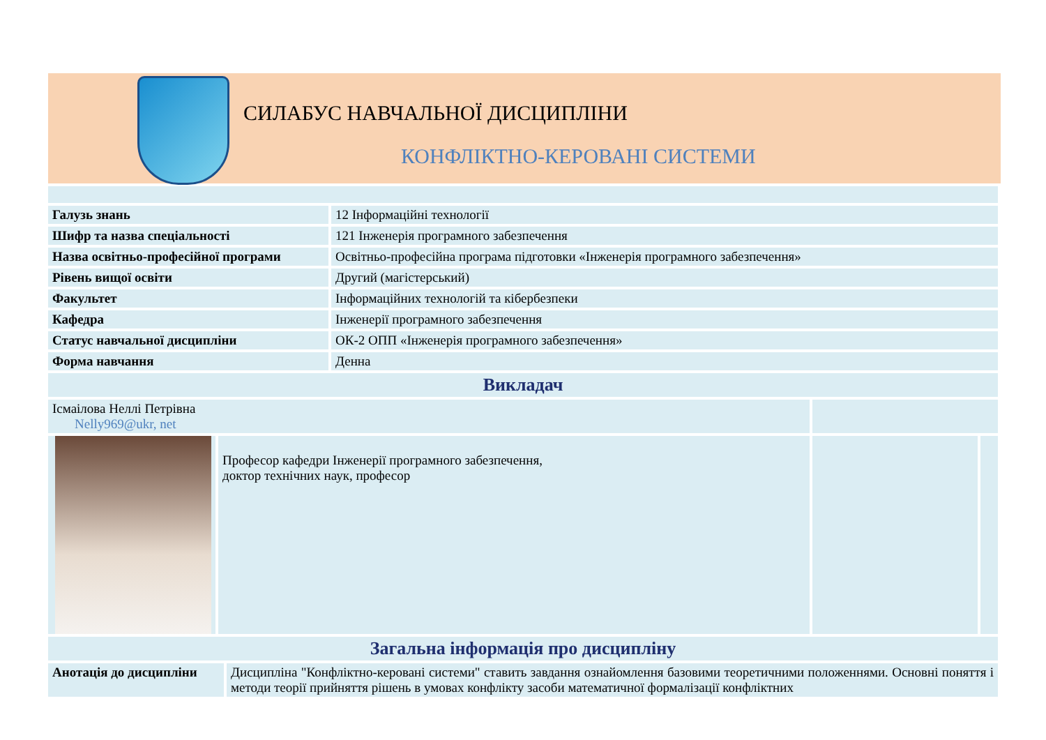СИЛАБУС НАВЧАЛЬНОЇ ДИСЦИПЛІНИ
КОНФЛІКТНО-КЕРОВАНІ СИСТЕМИ
| Галузь знань | 12 Інформаційні технології |
| Шифр та назва спеціальності | 121 Інженерія програмного забезпечення |
| Назва освітньо-професійної програми | Освітньо-професійна програма підготовки «Інженерія програмного забезпечення» |
| Рівень вищої освіти | Другий (магістерський) |
| Факультет | Інформаційних технологій та кібербезпеки |
| Кафедра | Інженерії програмного забезпечення |
| Статус навчальної дисципліни | ОК-2 ОПП «Інженерія програмного забезпечення» |
| Форма навчання | Денна |
| Викладач | |
| Ісмаілова Неллі Петрівна Nelly969@ukr, net | | | |
| | Професор кафедри Інженерії програмного забезпечення, доктор технічних наук, професор | | |
| Загальна інформація про дисципліну | |
| Анотація до дисципліни | Дисципліна "Конфліктно-керовані системи" ставить завдання ознайомлення базовими теоретичними положеннями. Основні поняття і методи теорії прийняття рішень в умовах конфлікту засоби математичної формалізації конфліктних |